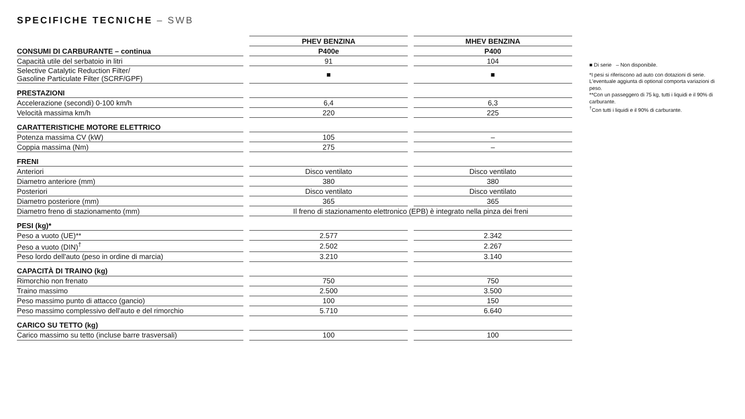SPECIFICHE TECNICHE – SWB
| | | PHEV BENZINA | | MHEV BENZINA |
| --- | --- | --- | --- | --- |
| CONSUMI DI CARBURANTE – continua | | P400e | | P400 |
| Capacità utile del serbatoio in litri | | 91 | | 104 |
| Selective Catalytic Reduction Filter/ Gasoline Particulate Filter (SCRF/GPF) | | ■ | | ■ |
| PRESTAZIONI | | | | |
| Accelerazione (secondi) 0-100 km/h | | 6,4 | | 6,3 |
| Velocità massima km/h | | 220 | | 225 |
| CARATTERISTICHE MOTORE ELETTRICO | | | | |
| Potenza massima CV (kW) | | 105 | | – |
| Coppia massima (Nm) | | 275 | | – |
| FRENI | | | | |
| Anteriori | | Disco ventilato | | Disco ventilato |
| Diametro anteriore (mm) | | 380 | | 380 |
| Posteriori | | Disco ventilato | | Disco ventilato |
| Diametro posteriore (mm) | | 365 | | 365 |
| Diametro freno di stazionamento (mm) | | Il freno di stazionamento elettronico (EPB) è integrato nella pinza dei freni | | |
| PESI (kg)* | | | | |
| Peso a vuoto (UE)** | | 2.577 | | 2.342 |
| Peso a vuoto (DIN)<sup>†</sup> | | 2.502 | | 2.267 |
| Peso lordo dell'auto (peso in ordine di marcia) | | 3.210 | | 3.140 |
| CAPACITÀ DI TRAINO (kg) | | | | |
| Rimorchio non frenato | | 750 | | 750 |
| Traino massimo | | 2.500 | | 3.500 |
| Peso massimo punto di attacco (gancio) | | 100 | | 150 |
| Peso massimo complessivo dell'auto e del rimorchio | | 5.710 | | 6.640 |
| CARICO SU TETTO (kg) | | | | |
| Carico massimo su tetto (incluse barre trasversali) | | 100 | | 100 |
■ Di serie – Non disponibile.
*I pesi si riferiscono ad auto con dotazioni di serie. L'eventuale aggiunta di optional comporta variazioni di peso.
**Con un passeggero di 75 kg, tutti i liquidi e il 90% di carburante.
<sup>†</sup> Con tutti i liquidi e il 90% di carburante.